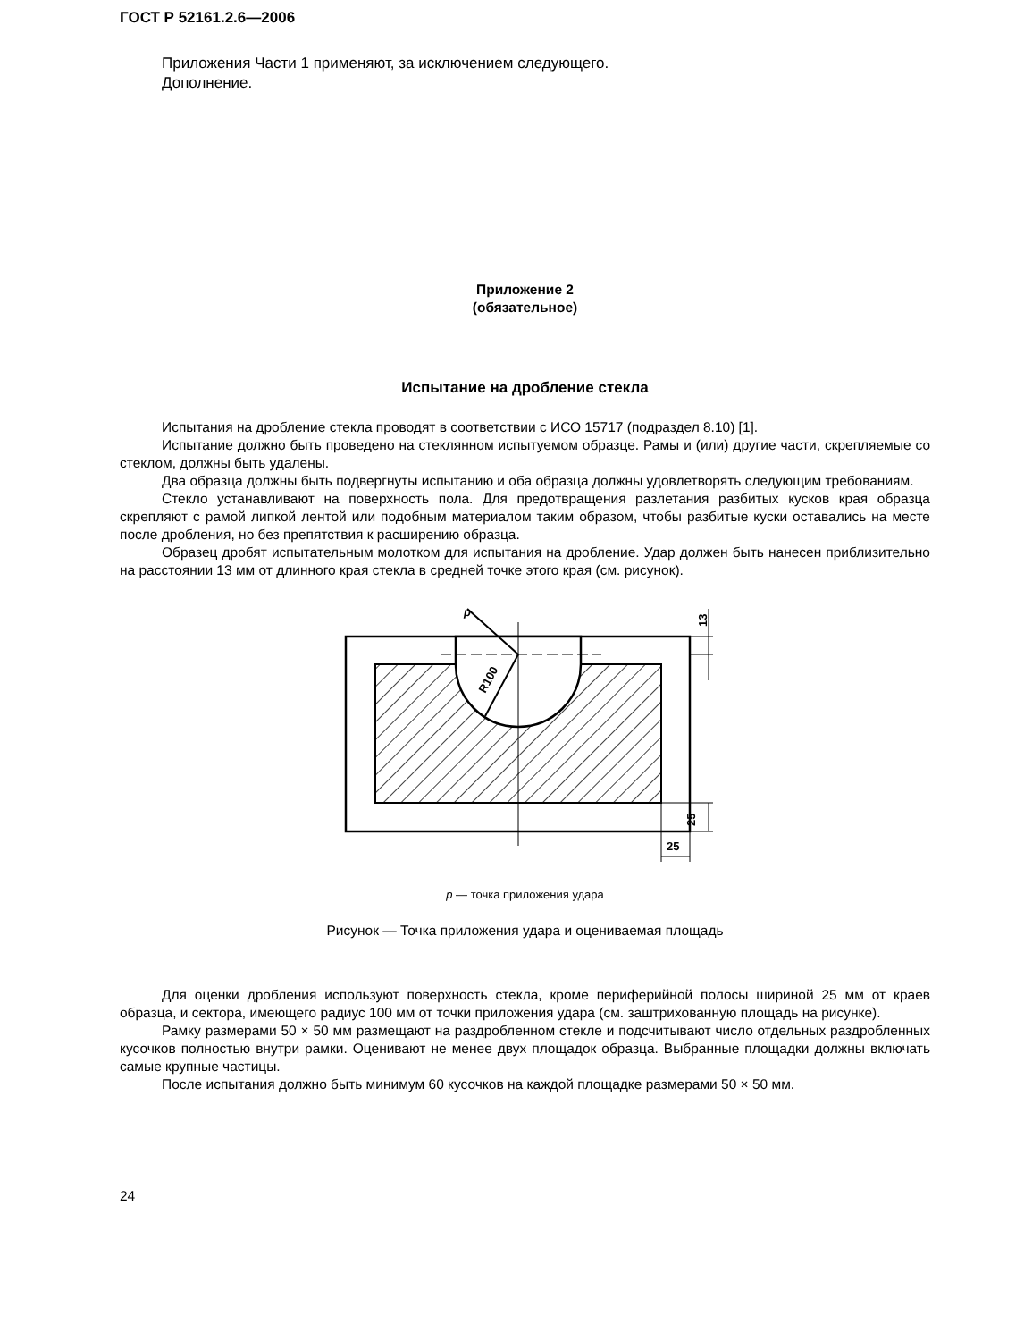ГОСТ Р 52161.2.6—2006
Приложения Части 1 применяют, за исключением следующего.
Дополнение.
Приложение 2
(обязательное)
Испытание на дробление стекла
Испытания на дробление стекла проводят в соответствии с ИСО 15717 (подраздел 8.10) [1].
Испытание должно быть проведено на стеклянном испытуемом образце. Рамы и (или) другие части, скрепляемые со стеклом, должны быть удалены.
Два образца должны быть подвергнуты испытанию и оба образца должны удовлетворять следующим требованиям.
Стекло устанавливают на поверхность пола. Для предотвращения разлетания разбитых кусков края образца скрепляют с рамой липкой лентой или подобным материалом таким образом, чтобы разбитые куски оставались на месте после дробления, но без препятствия к расширению образца.
Образец дробят испытательным молотком для испытания на дробление. Удар должен быть нанесен приблизительно на расстоянии 13 мм от длинного края стекла в средней точке этого края (см. рисунок).
p
R100
13
25
25
p — точка приложения удара
Рисунок — Точка приложения удара и оцениваемая площадь
Для оценки дробления используют поверхность стекла, кроме периферийной полосы шириной 25 мм от краев образца, и сектора, имеющего радиус 100 мм от точки приложения удара (см. заштрихованную площадь на рисунке).
Рамку размерами 50 × 50 мм размещают на раздробленном стекле и подсчитывают число отдельных раздробленных кусочков полностью внутри рамки. Оценивают не менее двух площадок образца. Выбранные площадки должны включать самые крупные частицы.
После испытания должно быть минимум 60 кусочков на каждой площадке размерами 50 × 50 мм.
24